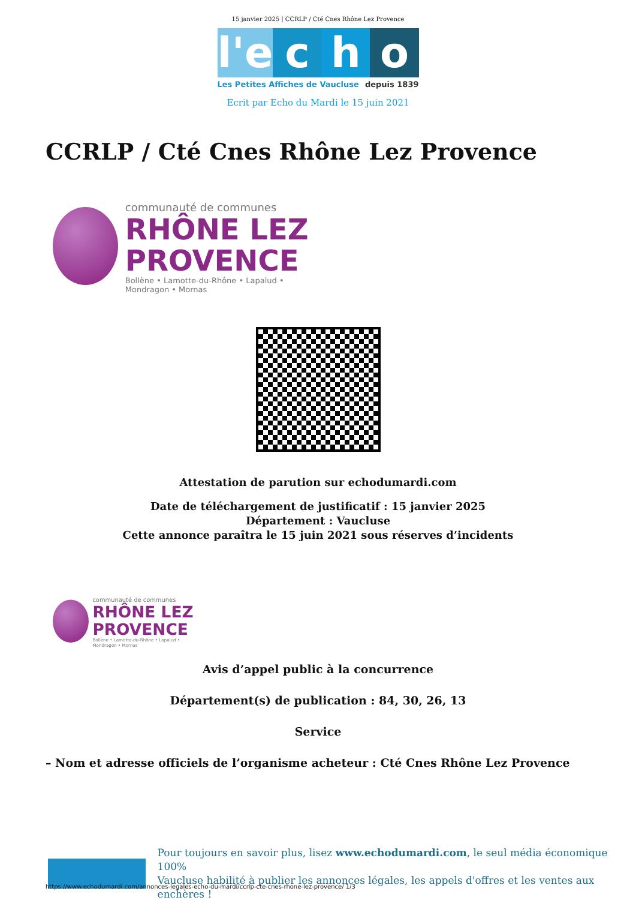15 janvier 2025 | CCRLP / Cté Cnes Rhône Lez Provence
l'e c h o
Les Petites Affiches de Vaucluse depuis 1839
Ecrit par Echo du Mardi le 15 juin 2021
CCRLP / Cté Cnes Rhône Lez Provence
communauté de communes
RHÔNE LEZ
PROVENCE
Bollène • Lamotte-du-Rhône • Lapalud • Mondragon • Mornas
Attestation de parution sur echodumardi.com
Date de téléchargement de justificatif : 15 janvier 2025
Département : Vaucluse
Cette annonce paraîtra le 15 juin 2021 sous réserves d’incidents
communauté de communes
RHÔNE LEZ
PROVENCE
Bollène • Lamotte-du-Rhône • Lapalud • Mondragon • Mornas
Avis d’appel public à la concurrence
Département(s) de publication : 84, 30, 26, 13
Service
– Nom et adresse officiels de l’organisme acheteur : Cté Cnes Rhône Lez Provence
Pour toujours en savoir plus, lisez www.echodumardi.com, le seul média économique 100%
Vaucluse habilité à publier les annonces légales, les appels d'offres et les ventes aux enchères !
https://www.echodumardi.com/annonces-legales-echo-du-mardi/ccrlp-cte-cnes-rhone-lez-provence/ 1/3